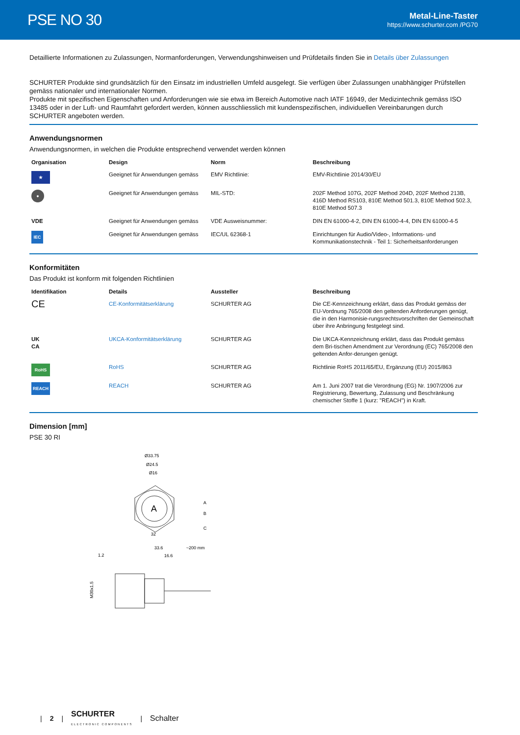PSE NO 30
Metal-Line-Taster
https://www.schurter.com /PG70
Detaillierte Informationen zu Zulassungen, Normanforderungen, Verwendungshinweisen und Prüfdetails finden Sie in Details über Zulassungen
SCHURTER Produkte sind grundsätzlich für den Einsatz im industriellen Umfeld ausgelegt. Sie verfügen über Zulassungen unabhängiger Prüfstellen gemäss nationaler und internationaler Normen.
Produkte mit spezifischen Eigenschaften und Anforderungen wie sie etwa im Bereich Automotive nach IATF 16949, der Medizintechnik gemäss ISO 13485 oder in der Luft- und Raumfahrt gefordert werden, können ausschliesslich mit kundenspezifischen, individuellen Vereinbarungen durch SCHURTER angeboten werden.
Anwendungsnormen
Anwendungsnormen, in welchen die Produkte entsprechend verwendet werden können
| Organisation | Design | Norm | Beschreibung |
| --- | --- | --- | --- |
| ★ | Geeignet für Anwendungen gemäss | EMV Richtlinie: | EMV-Richtlinie 2014/30/EU |
| ● | Geeignet für Anwendungen gemäss | MIL-STD: | 202F Method 107G, 202F Method 204D, 202F Method 213B, 416D Method RS103, 810E Method 501.3, 810E Method 502.3, 810E Method 507.3 |
| VDE | Geeignet für Anwendungen gemäss | VDE Ausweisnummer: | DIN EN 61000-4-2, DIN EN 61000-4-4, DIN EN 61000-4-5 |
| IEC | Geeignet für Anwendungen gemäss | IEC/UL 62368-1 | Einrichtungen für Audio/Video-, Informations- und Kommunikationstechnik - Teil 1: Sicherheitsanforderungen |
Konformitäten
Das Produkt ist konform mit folgenden Richtlinien
| Identifikation | Details | Aussteller | Beschreibung |
| --- | --- | --- | --- |
| CE | CE-Konformitätserklärung | SCHURTER AG | Die CE-Kennzeichnung erklärt, dass das Produkt gemäss der EU-Vordnung 765/2008 den geltenden Anforderungen genügt, die in den Harmonisie-rungsrechtsvorschriften der Gemeinschaft über ihre Anbringung festgelegt sind. |
| UK CA | UKCA-Konformitätserklärung | SCHURTER AG | Die UKCA-Kennzeichnung erklärt, dass das Produkt gemäss dem Bri-tischen Amendment zur Verordnung (EC) 765/2008 den geltenden Anfor-derungen genügt. |
| RoHS | RoHS | SCHURTER AG | Richtlinie RoHS 2011/65/EU, Ergänzung (EU) 2015/863 |
| REACH | REACH | SCHURTER AG | Am 1. Juni 2007 trat die Verordnung (EG) Nr. 1907/2006 zur Registrierung, Bewertung, Zulassung und Beschränkung chemischer Stoffe 1 (kurz: "REACH") in Kraft. |
Dimension [mm]
PSE 30 RI
Ø33.75
Ø24.5
Ø16
A
A
B
C
32
33.6
~200 mm
1.2
16.6
M30x1.5
| 2 | SCHURTER
ELECTRONIC COMPONENTS | Schalter